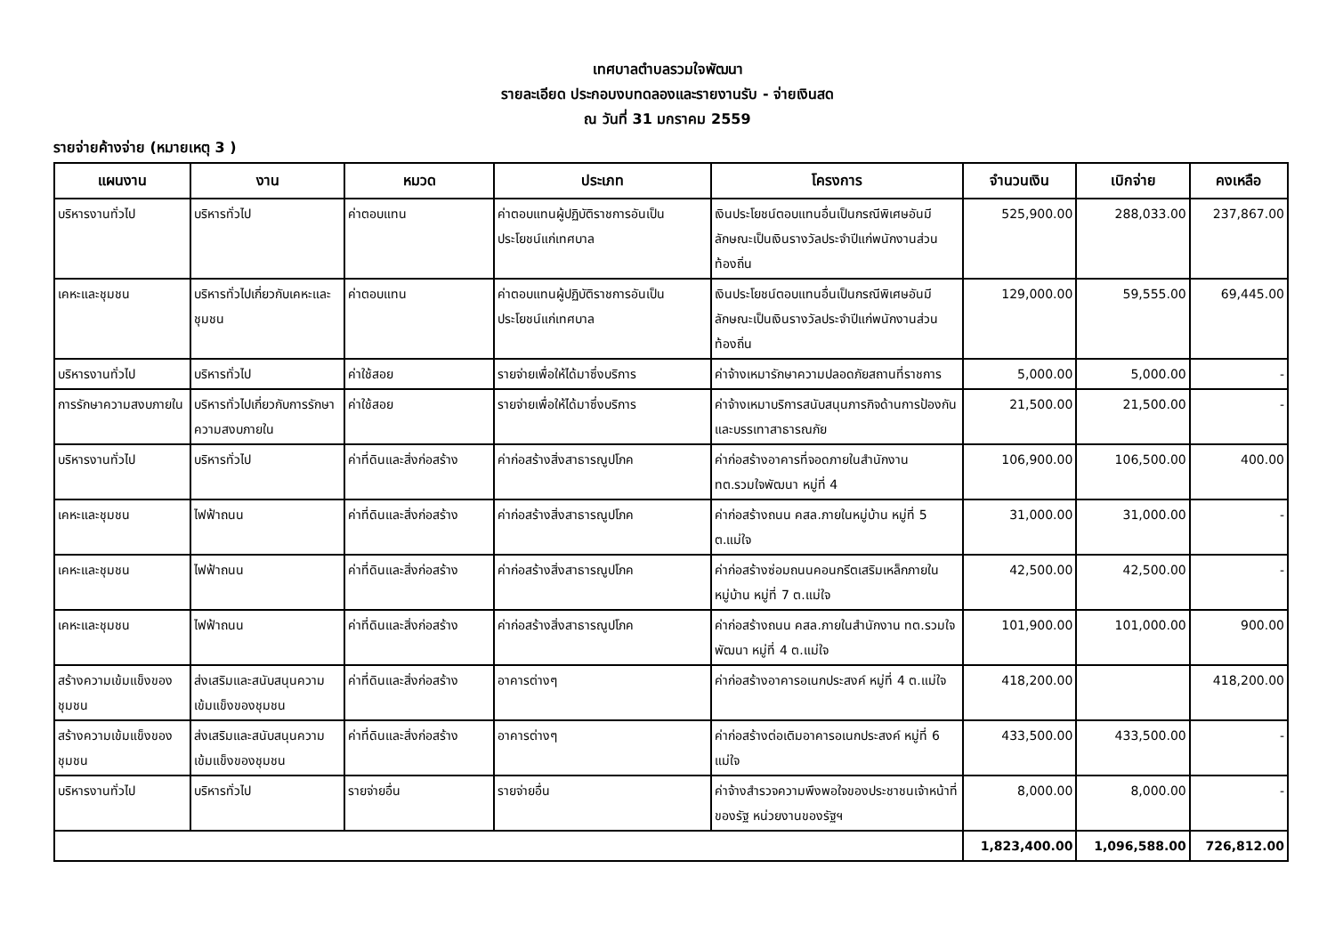เทศบาลตำบลรวมใจพัฒนา
รายละเอียด ประกอบงบทดลองและรายงานรับ - จ่ายเงินสด
ณ วันที่ 31 มกราคม 2559
รายจ่ายค้างจ่าย (หมายเหตุ 3 )
| แผนงาน | งาน | หมวด | ประเภท | โครงการ | จำนวนเงิน | เบิกจ่าย | คงเหลือ |
| --- | --- | --- | --- | --- | --- | --- | --- |
| บริหารงานทั่วไป | บริหารทั่วไป | ค่าตอบแทน | ค่าตอบแทนผู้ปฏิบัติราชการอันเป็นประโยชน์แก่เทศบาล | เงินประโยชน์ตอบแทนอื่นเป็นกรณีพิเศษอันมีลักษณะเป็นเงินรางวัลประจำปีแก่พนักงานส่วนท้องถิ่น | 525,900.00 | 288,033.00 | 237,867.00 |
| เคหะและชุมชน | บริหารทั่วไปเกี่ยวกับเคหะและชุมชน | ค่าตอบแทน | ค่าตอบแทนผู้ปฏิบัติราชการอันเป็นประโยชน์แก่เทศบาล | เงินประโยชน์ตอบแทนอื่นเป็นกรณีพิเศษอันมีลักษณะเป็นเงินรางวัลประจำปีแก่พนักงานส่วนท้องถิ่น | 129,000.00 | 59,555.00 | 69,445.00 |
| บริหารงานทั่วไป | บริหารทั่วไป | ค่าใช้สอย | รายจ่ายเพื่อให้ได้มาซึ่งบริการ | ค่าจ้างเหมารักษาความปลอดภัยสถานที่ราชการ | 5,000.00 | 5,000.00 | - |
| การรักษาความสงบภายใน | บริหารทั่วไปเกี่ยวกับการรักษาความสงบภายใน | ค่าใช้สอย | รายจ่ายเพื่อให้ได้มาซึ่งบริการ | ค่าจ้างเหมาบริการสนับสนุนภารกิจด้านการป้องกันและบรรเทาสาธารณภัย | 21,500.00 | 21,500.00 | - |
| บริหารงานทั่วไป | บริหารทั่วไป | ค่าที่ดินและสิ่งก่อสร้าง | ค่าก่อสร้างสิ่งสาธารณูปโภค | ค่าก่อสร้างอาคารที่จอดภายในสำนักงาน ทต.รวมใจพัฒนา หมู่ที่ 4 | 106,900.00 | 106,500.00 | 400.00 |
| เคหะและชุมชน | ไฟฟ้าถนน | ค่าที่ดินและสิ่งก่อสร้าง | ค่าก่อสร้างสิ่งสาธารณูปโภค | ค่าก่อสร้างถนน คสล.ภายในหมู่บ้าน หมู่ที่ 5 ต.แม่ใจ | 31,000.00 | 31,000.00 | - |
| เคหะและชุมชน | ไฟฟ้าถนน | ค่าที่ดินและสิ่งก่อสร้าง | ค่าก่อสร้างสิ่งสาธารณูปโภค | ค่าก่อสร้างซ่อมถนนคอนกรีตเสริมเหล็กภายในหมู่บ้าน หมู่ที่ 7 ต.แม่ใจ | 42,500.00 | 42,500.00 | - |
| เคหะและชุมชน | ไฟฟ้าถนน | ค่าที่ดินและสิ่งก่อสร้าง | ค่าก่อสร้างสิ่งสาธารณูปโภค | ค่าก่อสร้างถนน คสล.ภายในสำนักงาน ทต.รวมใจพัฒนา หมู่ที่ 4 ต.แม่ใจ | 101,900.00 | 101,000.00 | 900.00 |
| สร้างความเข้มแข็งของชุมชน | ส่งเสริมและสนับสนุนความเข้มแข็งของชุมชน | ค่าที่ดินและสิ่งก่อสร้าง | อาคารต่างๆ | ค่าก่อสร้างอาคารอเนกประสงค์ หมู่ที่ 4 ต.แม่ใจ | 418,200.00 | | 418,200.00 |
| สร้างความเข้มแข็งของชุมชน | ส่งเสริมและสนับสนุนความเข้มแข็งของชุมชน | ค่าที่ดินและสิ่งก่อสร้าง | อาคารต่างๆ | ค่าก่อสร้างต่อเติมอาคารอเนกประสงค์ หมู่ที่ 6 แม่ใจ | 433,500.00 | 433,500.00 | - |
| บริหารงานทั่วไป | บริหารทั่วไป | รายจ่ายอื่น | รายจ่ายอื่น | ค่าจ้างสำรวจความพึงพอใจของประชาชนเจ้าหน้าที่ของรัฐ หน่วยงานของรัฐฯ | 8,000.00 | 8,000.00 | - |
| | | | | | 1,823,400.00 | 1,096,588.00 | 726,812.00 |